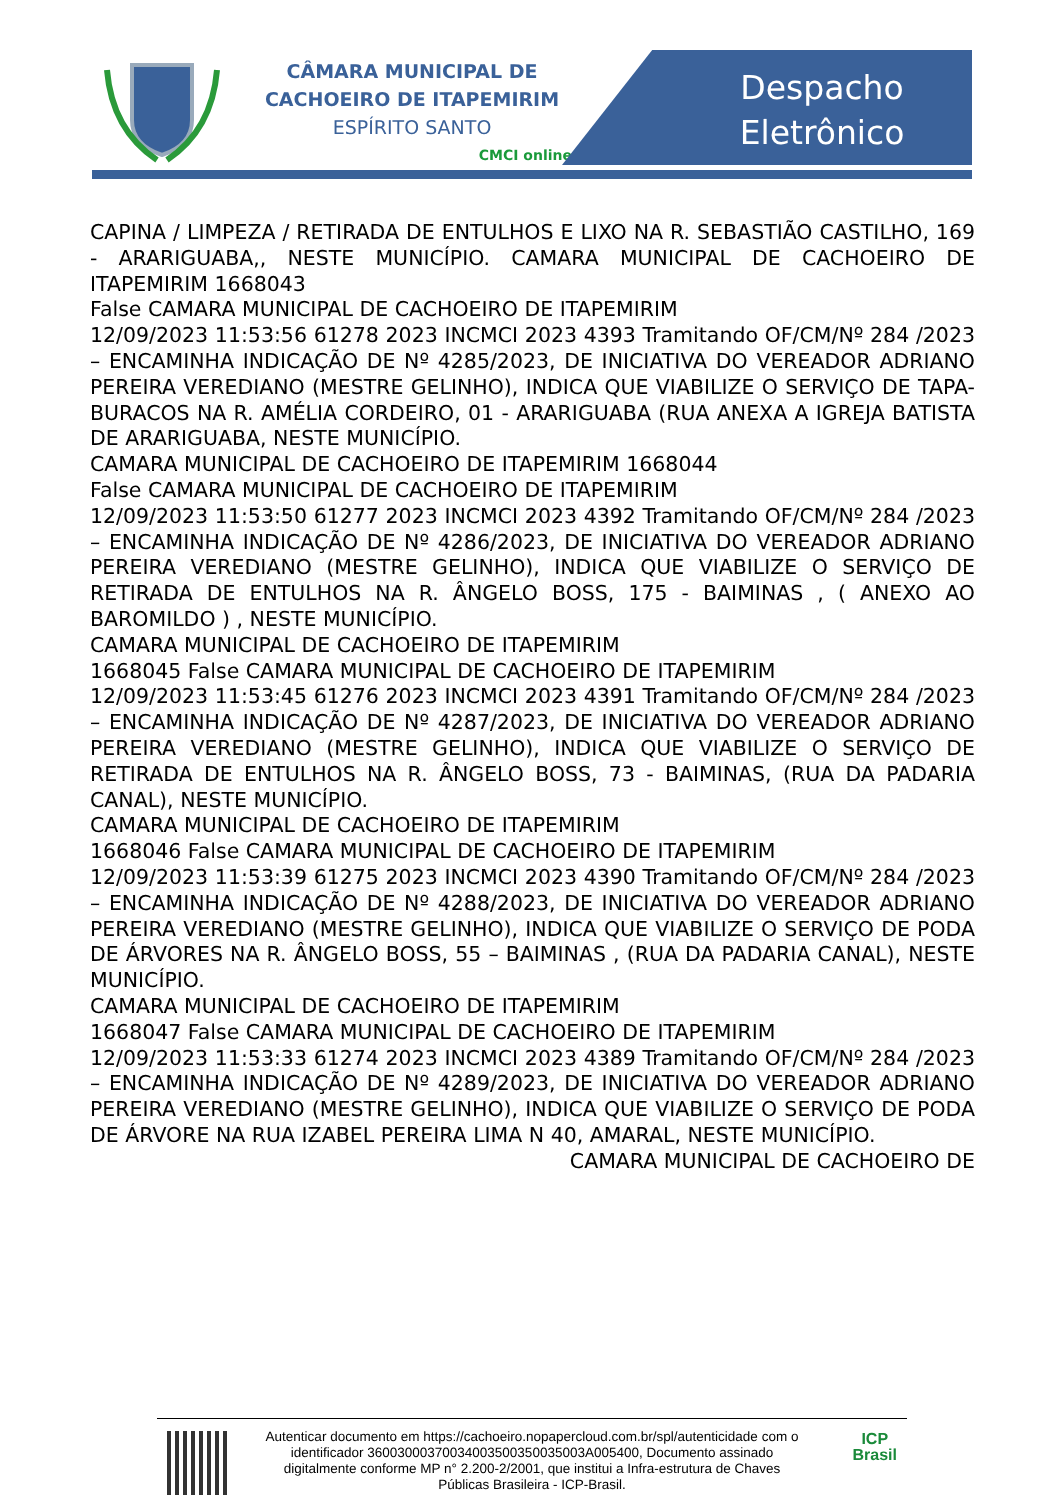CÂMARA MUNICIPAL DE
CACHOEIRO DE ITAPEMIRIM
ESPÍRITO SANTO
CMCI online
Despacho
Eletrônico
CAPINA / LIMPEZA / RETIRADA DE ENTULHOS E LIXO NA R. SEBASTIÃO CASTILHO, 169 - ARARIGUABA,, NESTE MUNICÍPIO. CAMARA MUNICIPAL DE CACHOEIRO DE ITAPEMIRIM 1668043
False CAMARA MUNICIPAL DE CACHOEIRO DE ITAPEMIRIM
12/09/2023 11:53:56 61278 2023 INCMCI 2023 4393 Tramitando OF/CM/Nº 284 /2023 – ENCAMINHA INDICAÇÃO DE Nº 4285/2023, DE INICIATIVA DO VEREADOR ADRIANO PEREIRA VEREDIANO (MESTRE GELINHO), INDICA QUE VIABILIZE O SERVIÇO DE TAPA-BURACOS NA R. AMÉLIA CORDEIRO, 01 - ARARIGUABA (RUA ANEXA A IGREJA BATISTA DE ARARIGUABA, NESTE MUNICÍPIO.
CAMARA MUNICIPAL DE CACHOEIRO DE ITAPEMIRIM 1668044
False CAMARA MUNICIPAL DE CACHOEIRO DE ITAPEMIRIM
12/09/2023 11:53:50 61277 2023 INCMCI 2023 4392 Tramitando OF/CM/Nº 284 /2023 – ENCAMINHA INDICAÇÃO DE Nº 4286/2023, DE INICIATIVA DO VEREADOR ADRIANO PEREIRA VEREDIANO (MESTRE GELINHO), INDICA QUE VIABILIZE O SERVIÇO DE RETIRADA DE ENTULHOS NA R. ÂNGELO BOSS, 175 - BAIMINAS , ( ANEXO AO BAROMILDO ) , NESTE MUNICÍPIO.
CAMARA MUNICIPAL DE CACHOEIRO DE ITAPEMIRIM
1668045 False CAMARA MUNICIPAL DE CACHOEIRO DE ITAPEMIRIM
12/09/2023 11:53:45 61276 2023 INCMCI 2023 4391 Tramitando OF/CM/Nº 284 /2023 – ENCAMINHA INDICAÇÃO DE Nº 4287/2023, DE INICIATIVA DO VEREADOR ADRIANO PEREIRA VEREDIANO (MESTRE GELINHO), INDICA QUE VIABILIZE O SERVIÇO DE RETIRADA DE ENTULHOS NA R. ÂNGELO BOSS, 73 - BAIMINAS, (RUA DA PADARIA CANAL), NESTE MUNICÍPIO.
CAMARA MUNICIPAL DE CACHOEIRO DE ITAPEMIRIM
1668046 False CAMARA MUNICIPAL DE CACHOEIRO DE ITAPEMIRIM
12/09/2023 11:53:39 61275 2023 INCMCI 2023 4390 Tramitando OF/CM/Nº 284 /2023 – ENCAMINHA INDICAÇÃO DE Nº 4288/2023, DE INICIATIVA DO VEREADOR ADRIANO PEREIRA VEREDIANO (MESTRE GELINHO), INDICA QUE VIABILIZE O SERVIÇO DE PODA DE ÁRVORES NA R. ÂNGELO BOSS, 55 – BAIMINAS , (RUA DA PADARIA CANAL), NESTE MUNICÍPIO.
CAMARA MUNICIPAL DE CACHOEIRO DE ITAPEMIRIM
1668047 False CAMARA MUNICIPAL DE CACHOEIRO DE ITAPEMIRIM
12/09/2023 11:53:33 61274 2023 INCMCI 2023 4389 Tramitando OF/CM/Nº 284 /2023 – ENCAMINHA INDICAÇÃO DE Nº 4289/2023, DE INICIATIVA DO VEREADOR ADRIANO PEREIRA VEREDIANO (MESTRE GELINHO), INDICA QUE VIABILIZE O SERVIÇO DE PODA DE ÁRVORE NA RUA IZABEL PEREIRA LIMA N 40, AMARAL, NESTE MUNICÍPIO.
CAMARA MUNICIPAL DE CACHOEIRO DE
Autenticar documento em https://cachoeiro.nopapercloud.com.br/spl/autenticidade com o identificador 36003000370034003500350035003A005400, Documento assinado digitalmente conforme MP n° 2.200-2/2001, que institui a Infra-estrutura de Chaves Públicas Brasileira - ICP-Brasil.
ICP
Brasil